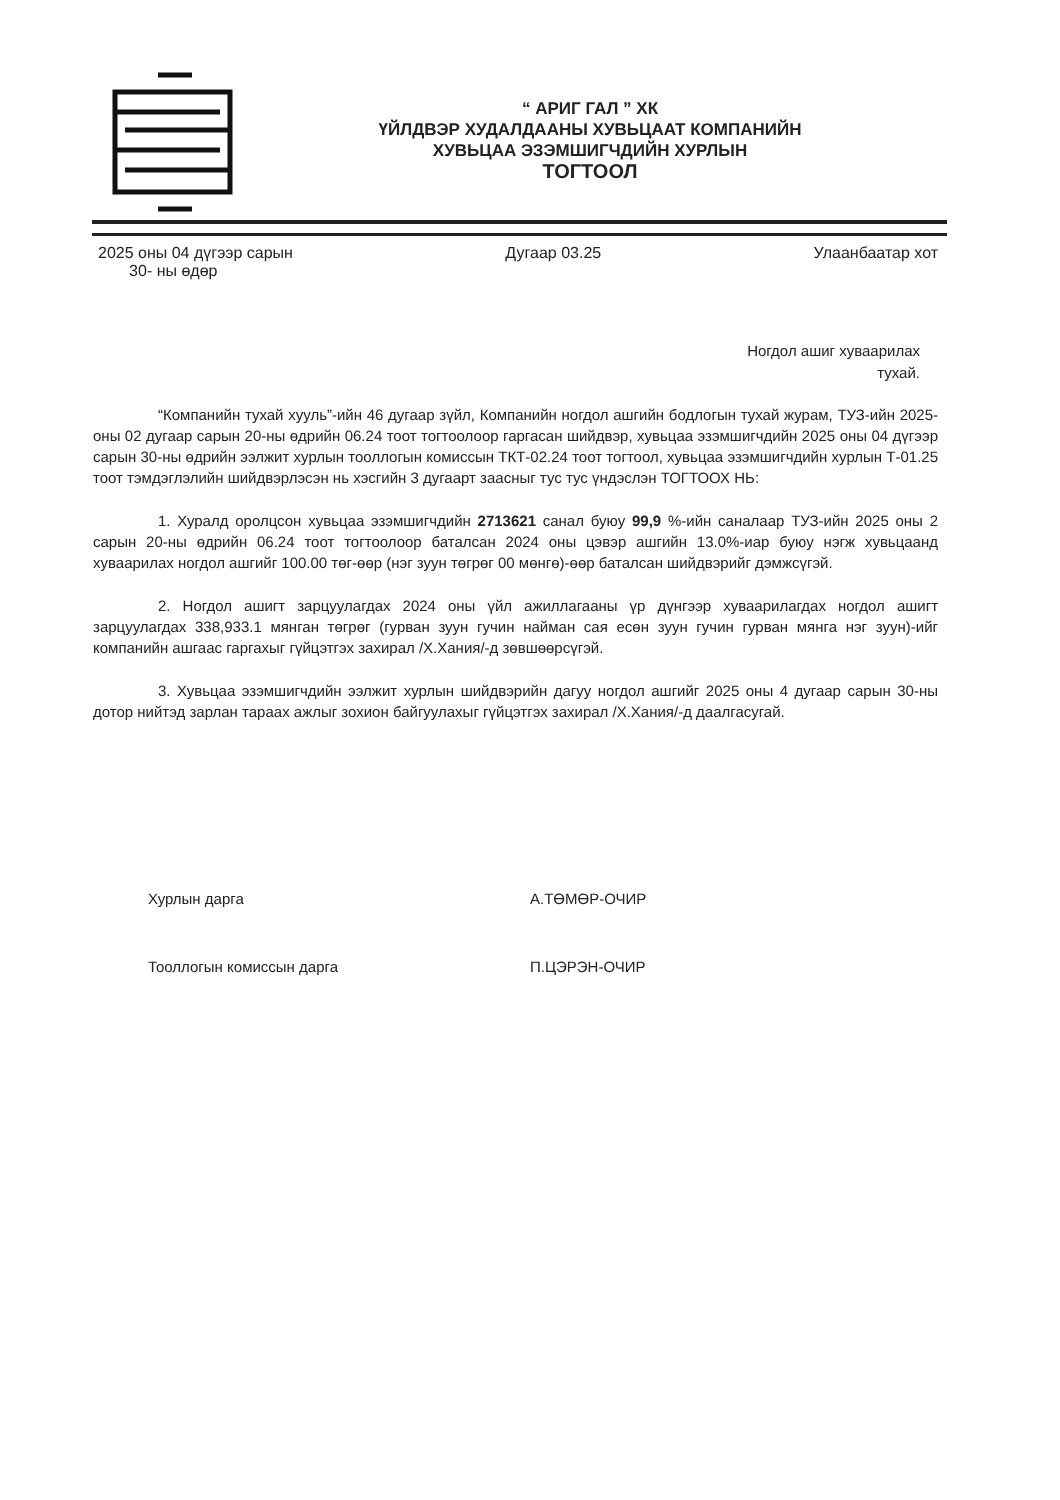“ АРИГ ГАЛ ” ХК
ҮЙЛДВЭР ХУДАЛДААНЫ ХУВЬЦААТ КОМПАНИЙН
ХУВЬЦАА ЭЗЭМШИГЧДИЙН ХУРЛЫН
ТОГТООЛ
2025 оны 04 дүгээр сарын
30- ны өдөр
Дугаар 03.25 Улаанбаатар хот
Ногдол ашиг хуваарилах
тухай.
“Компанийн тухай хууль”-ийн 46 дугаар зүйл, Компанийн ногдол ашгийн бодлогын тухай журам, ТУЗ-ийн 2025- оны 02 дугаар сарын 20-ны өдрийн 06.24 тоот тогтоолоор гаргасан шийдвэр, хувьцаа эзэмшигчдийн 2025 оны 04 дүгээр сарын 30-ны өдрийн ээлжит хурлын тооллогын комиссын ТКТ-02.24 тоот тогтоол, хувьцаа эзэмшигчдийн хурлын Т-01.25 тоот тэмдэглэлийн шийдвэрлэсэн нь хэсгийн 3 дугаарт заасныг тус тус үндэслэн ТОГТООХ НЬ:
1. Хуралд оролцсон хувьцаа эзэмшигчдийн 2713621 санал буюу 99,9 %-ийн саналаар ТУЗ-ийн 2025 оны 2 сарын 20-ны өдрийн 06.24 тоот тогтоолоор баталсан 2024 оны цэвэр ашгийн 13.0%-иар буюу нэгж хувьцаанд хуваарилах ногдол ашгийг 100.00 төг-өөр (нэг зуун төгрөг 00 мөнгө)-өөр баталсан шийдвэрийг дэмжсүгэй.
2. Ногдол ашигт зарцуулагдах 2024 оны үйл ажиллагааны үр дүнгээр хуваарилагдах ногдол ашигт зарцуулагдах 338,933.1 мянган төгрөг (гурван зуун гучин найман сая есөн зуун гучин гурван мянга нэг зуун)-ийг компанийн ашгаас гаргахыг гүйцэтгэх захирал /Х.Хания/-д зөвшөөрсүгэй.
3. Хувьцаа эзэмшигчдийн ээлжит хурлын шийдвэрийн дагуу ногдол ашгийг 2025 оны 4 дугаар сарын 30-ны дотор нийтэд зарлан тараах ажлыг зохион байгуулахыг гүйцэтгэх захирал /Х.Хания/-д даалгасугай.
Хурлын дарга А.ТӨМӨР-ОЧИР
Тооллогын комиссын дарга П.ЦЭРЭН-ОЧИР